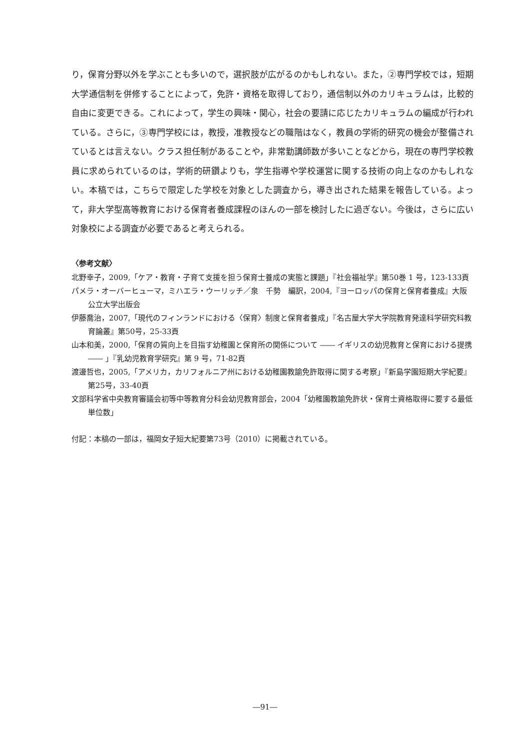り，保育分野以外を学ぶことも多いので，選択肢が広がるのかもしれない。また，②専門学校では，短期大学通信制を併修することによって，免許・資格を取得しており，通信制以外のカリキュラムは，比較的自由に変更できる。これによって，学生の興味・関心，社会の要請に応じたカリキュラムの編成が行われている。さらに，③専門学校には，教授，准教授などの職階はなく，教員の学術的研究の機会が整備されているとは言えない。クラス担任制があることや，非常勤講師数が多いことなどから，現在の専門学校教員に求められているのは，学術的研鑽よりも，学生指導や学校運営に関する技術の向上なのかもしれない。本稿では，こちらで限定した学校を対象とした調査から，導き出された結果を報告している。よって，非大学型高等教育における保育者養成課程のほんの一部を検討したに過ぎない。今後は，さらに広い対象校による調査が必要であると考えられる。
〈参考文献〉
北野幸子，2009,「ケア・教育・子育て支援を担う保育士養成の実態と課題」『社会福祉学』第50巻 1 号，123-133頁
パメラ・オーバーヒューマ，ミハエラ・ウーリッチ／泉　千勢　編訳，2004,『ヨーロッパの保育と保育者養成』大阪公立大学出版会
伊藤喬治，2007,「現代のフィンランドにおける〈保育〉制度と保育者養成」『名古屋大学大学院教育発達科学研究科教育論叢』第50号，25-33頁
山本和美，2000,「保育の質向上を目指す幼稚園と保育所の関係について ―― イギリスの幼児教育と保育における提携 ―― 」『乳幼児教育学研究』第 9 号，71-82頁
渡邊哲也，2005,「アメリカ，カリフォルニア州における幼稚園教諭免許取得に関する考察」『新島学園短期大学紀要』第25号，33-40頁
文部科学省中央教育審議会初等中等教育分科会幼児教育部会，2004「幼稚園教諭免許状・保育士資格取得に要する最低単位数」
付記：本稿の一部は，福岡女子短大紀要第73号（2010）に掲載されている。
―91―